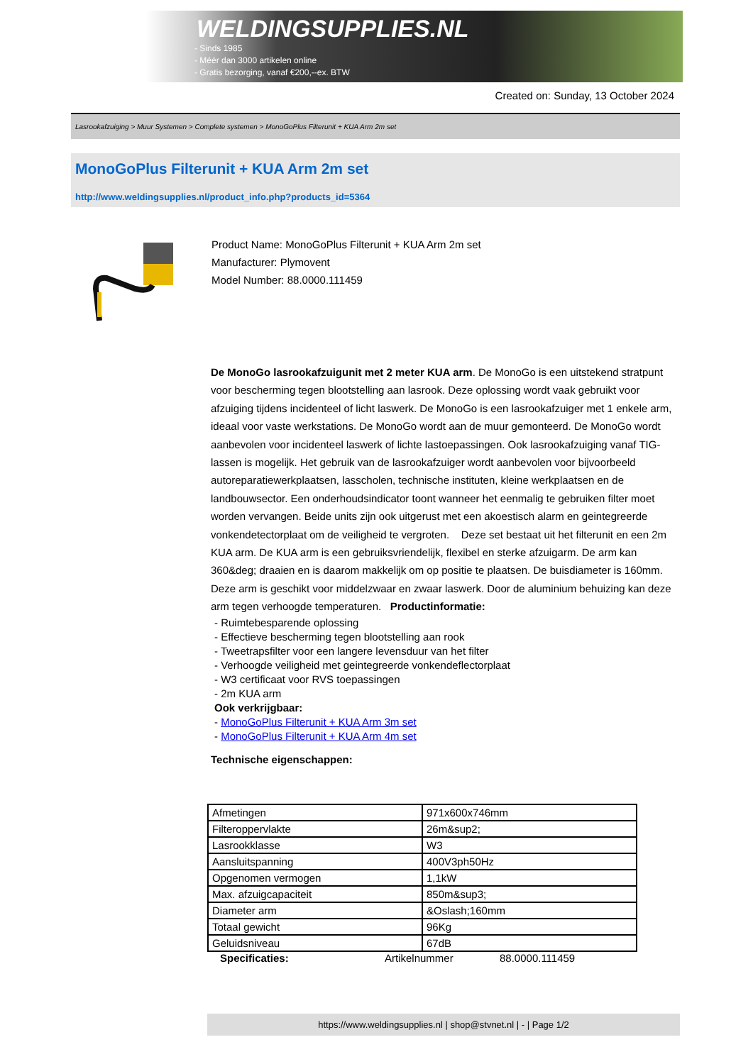WELDINGSUPPLIES.NL
- Sinds 1985
- Méér dan 3000 artikelen online
- Gratis bezorging, vanaf €200,--ex. BTW
Created on: Sunday, 13 October 2024
Lasrookafzuiging > Muur Systemen > Complete systemen > MonoGoPlus Filterunit + KUA Arm 2m set
MonoGoPlus Filterunit + KUA Arm 2m set
http://www.weldingsupplies.nl/product_info.php?products_id=5364
Product Name: MonoGoPlus Filterunit + KUA Arm 2m set
Manufacturer: Plymovent
Model Number: 88.0000.111459
De MonoGo lasrookafzuigunit met 2 meter KUA arm. De MonoGo is een uitstekend stratpunt voor bescherming tegen blootstelling aan lasrook. Deze oplossing wordt vaak gebruikt voor afzuiging tijdens incidenteel of licht laswerk. De MonoGo is een lasrookafzuiger met 1 enkele arm, ideaal voor vaste werkstations. De MonoGo wordt aan de muur gemonteerd. De MonoGo wordt aanbevolen voor incidenteel laswerk of lichte lastoepassingen. Ook lasrookafzuiging vanaf TIG-lassen is mogelijk. Het gebruik van de lasrookafzuiger wordt aanbevolen voor bijvoorbeeld autoreparatiewerkplaatsen, lasscholen, technische instituten, kleine werkplaatsen en de landbouwsector. Een onderhoudsindicator toont wanneer het eenmalig te gebruiken filter moet worden vervangen. Beide units zijn ook uitgerust met een akoestisch alarm en geintegreerde vonkendetectorplaat om de veiligheid te vergroten. Deze set bestaat uit het filterunit en een 2m KUA arm. De KUA arm is een gebruiksvriendelijk, flexibel en sterke afzuigarm. De arm kan 360&deg; draaien en is daarom makkelijk om op positie te plaatsen. De buisdiameter is 160mm. Deze arm is geschikt voor middelzwaar en zwaar laswerk. Door de aluminium behuizing kan deze arm tegen verhoogde temperaturen. Productinformatie:
- Ruimtebesparende oplossing
- Effectieve bescherming tegen blootstelling aan rook
- Tweetrapsfilter voor een langere levensduur van het filter
- Verhoogde veiligheid met geintegreerde vonkendeflectorplaat
- W3 certificaat voor RVS toepassingen
- 2m KUA arm
Ook verkrijgbaar:
- MonoGoPlus Filterunit + KUA Arm 3m set
- MonoGoPlus Filterunit + KUA Arm 4m set
Technische eigenschappen:
| Afmetingen | 971x600x746mm |
| Filteroppervlakte | 26m&sup2; |
| Lasrookklasse | W3 |
| Aansluitspanning | 400V3ph50Hz |
| Opgenomen vermogen | 1,1kW |
| Max. afzuigcapaciteit | 850m&sup3; |
| Diameter arm | &Oslash;160mm |
| Totaal gewicht | 96Kg |
| Geluidsniveau | 67dB |
Specificaties: Artikelnummer 88.0000.111459
https://www.weldingsupplies.nl | shop@stvnet.nl | - | Page 1/2